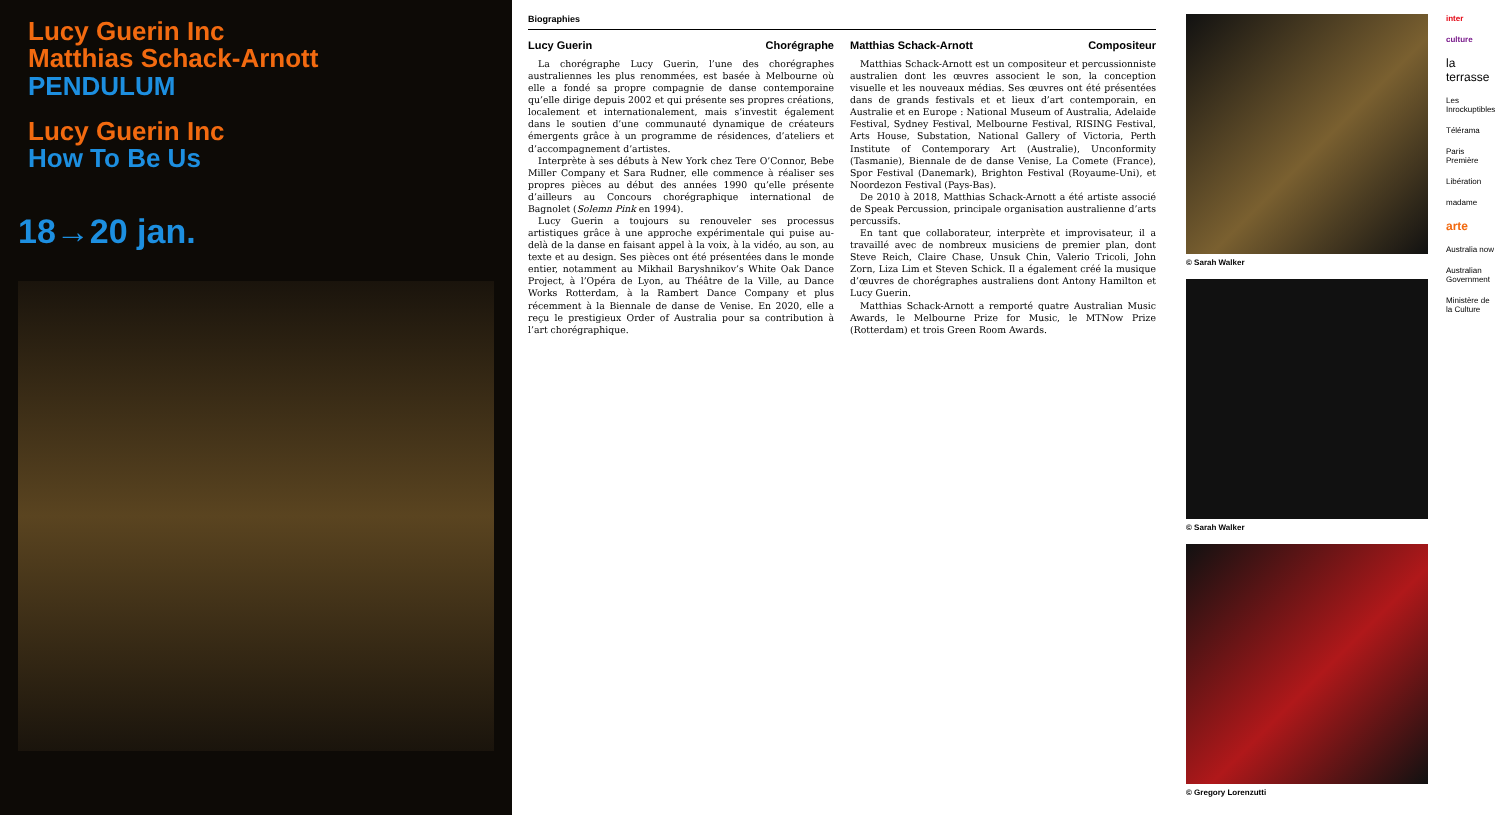Lucy Guerin Inc
Matthias Schack-Arnott
PENDULUM
Lucy Guerin Inc
How To Be Us
18→20 jan.
Biographies
Lucy Guerin Chorégraphe
La chorégraphe Lucy Guerin, l’une des chorégraphes australiennes les plus renommées, est basée à Melbourne où elle a fondé sa propre compagnie de danse contemporaine qu’elle dirige depuis 2002 et qui présente ses propres créations, localement et internationalement, mais s’investit également dans le soutien d’une communauté dynamique de créateurs émergents grâce à un programme de résidences, d’ateliers et d’accompagnement d’artistes.
Interprète à ses débuts à New York chez Tere O’Connor, Bebe Miller Company et Sara Rudner, elle commence à réaliser ses propres pièces au début des années 1990 qu’elle présente d’ailleurs au Concours chorégraphique international de Bagnolet (Solemn Pink en 1994).
Lucy Guerin a toujours su renouveler ses processus artistiques grâce à une approche expérimentale qui puise au-delà de la danse en faisant appel à la voix, à la vidéo, au son, au texte et au design. Ses pièces ont été présentées dans le monde entier, notamment au Mikhail Baryshnikov’s White Oak Dance Project, à l’Opéra de Lyon, au Théâtre de la Ville, au Dance Works Rotterdam, à la Rambert Dance Company et plus récemment à la Biennale de danse de Venise. En 2020, elle a reçu le prestigieux Order of Australia pour sa contribution à l’art chorégraphique.
Matthias Schack-Arnott Compositeur
Matthias Schack-Arnott est un compositeur et percussionniste australien dont les œuvres associent le son, la conception visuelle et les nouveaux médias. Ses œuvres ont été présentées dans de grands festivals et et lieux d’art contemporain, en Australie et en Europe : National Museum of Australia, Adelaide Festival, Sydney Festival, Melbourne Festival, RISING Festival, Arts House, Substation, National Gallery of Victoria, Perth Institute of Contemporary Art (Australie), Unconformity (Tasmanie), Biennale de de danse Venise, La Comete (France), Spor Festival (Danemark), Brighton Festival (Royaume-Uni), et Noordezon Festival (Pays-Bas).
De 2010 à 2018, Matthias Schack-Arnott a été artiste associé de Speak Percussion, principale organisation australienne d’arts percussifs.
En tant que collaborateur, interprète et improvisateur, il a travaillé avec de nombreux musiciens de premier plan, dont Steve Reich, Claire Chase, Unsuk Chin, Valerio Tricoli, John Zorn, Liza Lim et Steven Schick. Il a également créé la musique d’œuvres de chorégraphes australiens dont Antony Hamilton et Lucy Guerin.
Matthias Schack-Arnott a remporté quatre Australian Music Awards, le Melbourne Prize for Music, le MTNow Prize (Rotterdam) et trois Green Room Awards.
© Sarah Walker
© Sarah Walker
© Gregory Lorenzutti
inter
culture
la terrasse
Les Inrockuptibles
Télérama
Paris Première
Libération
madame
arte
Australia now
Australian Government
Ministère de la Culture